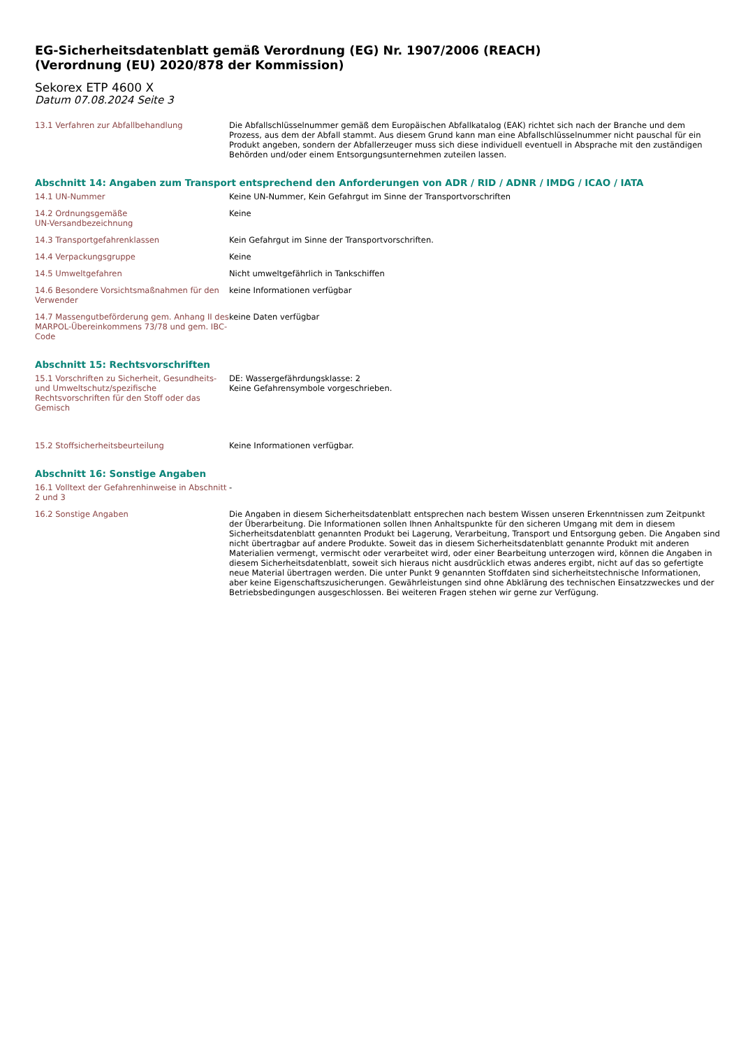EG-Sicherheitsdatenblatt gemäß Verordnung (EG) Nr. 1907/2006 (REACH)
(Verordnung (EU) 2020/878 der Kommission)
Sekorex ETP 4600 X
Datum 07.08.2024 Seite 3
13.1 Verfahren zur Abfallbehandlung Die Abfallschlüsselnummer gemäß dem Europäischen Abfallkatalog (EAK) richtet sich nach der Branche und dem Prozess, aus dem der Abfall stammt. Aus diesem Grund kann man eine Abfallschlüsselnummer nicht pauschal für ein Produkt angeben, sondern der Abfallerzeuger muss sich diese individuell eventuell in Absprache mit den zuständigen Behörden und/oder einem Entsorgungsunternehmen zuteilen lassen.
Abschnitt 14: Angaben zum Transport entsprechend den Anforderungen von ADR / RID / ADNR / IMDG / ICAO / IATA
14.1 UN-Nummer Keine UN-Nummer, Kein Gefahrgut im Sinne der Transportvorschriften
14.2 Ordnungsgemäße
UN-Versandbezeichnung
Keine
14.3 Transportgefahrenklassen Kein Gefahrgut im Sinne der Transportvorschriften.
14.4 Verpackungsgruppe Keine
14.5 Umweltgefahren Nicht umweltgefährlich in Tankschiffen
14.6 Besondere Vorsichtsmaßnahmen für den Verwender
keine Informationen verfügbar
14.7 Massengutbeförderung gem. Anhang II des MARPOL-Übereinkommens 73/78 und gem. IBC-Code
keine Daten verfügbar
Abschnitt 15: Rechtsvorschriften
15.1 Vorschriften zu Sicherheit, Gesundheits- und Umweltschutz/spezifische Rechtsvorschriften für den Stoff oder das Gemisch
DE: Wassergefährdungsklasse: 2
Keine Gefahrensymbole vorgeschrieben.
15.2 Stoffsicherheitsbeurteilung Keine Informationen verfügbar.
Abschnitt 16: Sonstige Angaben
16.1 Volltext der Gefahrenhinweise in Abschnitt 2 und 3
-
16.2 Sonstige Angaben Die Angaben in diesem Sicherheitsdatenblatt entsprechen nach bestem Wissen unseren Erkenntnissen zum Zeitpunkt der Überarbeitung. Die Informationen sollen Ihnen Anhaltspunkte für den sicheren Umgang mit dem in diesem Sicherheitsdatenblatt genannten Produkt bei Lagerung, Verarbeitung, Transport und Entsorgung geben. Die Angaben sind nicht übertragbar auf andere Produkte. Soweit das in diesem Sicherheitsdatenblatt genannte Produkt mit anderen Materialien vermengt, vermischt oder verarbeitet wird, oder einer Bearbeitung unterzogen wird, können die Angaben in diesem Sicherheitsdatenblatt, soweit sich hieraus nicht ausdrücklich etwas anderes ergibt, nicht auf das so gefertigte neue Material übertragen werden. Die unter Punkt 9 genannten Stoffdaten sind sicherheitstechnische Informationen, aber keine Eigenschaftszusicherungen. Gewährleistungen sind ohne Abklärung des technischen Einsatzzweckes und der Betriebsbedingungen ausgeschlossen. Bei weiteren Fragen stehen wir gerne zur Verfügung.